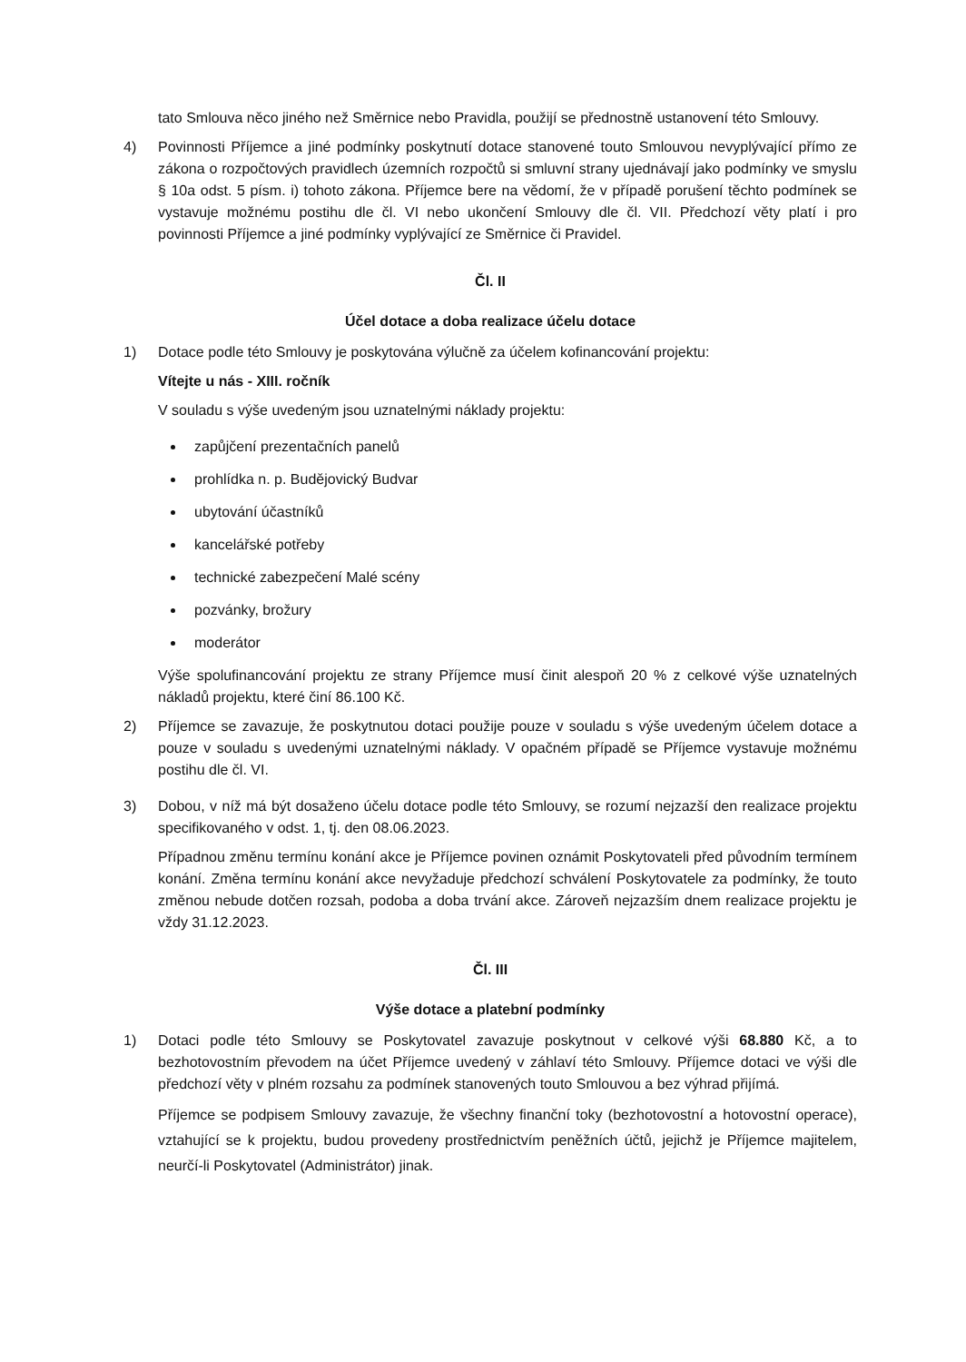tato Smlouva něco jiného než Směrnice nebo Pravidla, použijí se přednostně ustanovení této Smlouvy.
4) Povinnosti Příjemce a jiné podmínky poskytnutí dotace stanovené touto Smlouvou nevyplývající přímo ze zákona o rozpočtových pravidlech územních rozpočtů si smluvní strany ujednávají jako podmínky ve smyslu § 10a odst. 5 písm. i) tohoto zákona. Příjemce bere na vědomí, že v případě porušení těchto podmínek se vystavuje možnému postihu dle čl. VI nebo ukončení Smlouvy dle čl. VII. Předchozí věty platí i pro povinnosti Příjemce a jiné podmínky vyplývající ze Směrnice či Pravidel.
Čl. II
Účel dotace a doba realizace účelu dotace
1) Dotace podle této Smlouvy je poskytována výlučně za účelem kofinancování projektu:
Vítejte u nás - XIII. ročník
V souladu s výše uvedeným jsou uznatelnými náklady projektu:
zapůjčení prezentačních panelů
prohlídka n. p. Budějovický Budvar
ubytování účastníků
kancelářské potřeby
technické zabezpečení Malé scény
pozvánky, brožury
moderátor
Výše spolufinancování projektu ze strany Příjemce musí činit alespoň 20 % z celkové výše uznatelných nákladů projektu, které činí 86.100 Kč.
2) Příjemce se zavazuje, že poskytnutou dotaci použije pouze v souladu s výše uvedeným účelem dotace a pouze v souladu s uvedenými uznatelnými náklady. V opačném případě se Příjemce vystavuje možnému postihu dle čl. VI.
3) Dobou, v níž má být dosaženo účelu dotace podle této Smlouvy, se rozumí nejzazší den realizace projektu specifikovaného v odst. 1, tj. den 08.06.2023.
Případnou změnu termínu konání akce je Příjemce povinen oznámit Poskytovateli před původním termínem konání. Změna termínu konání akce nevyžaduje předchozí schválení Poskytovatele za podmínky, že touto změnou nebude dotčen rozsah, podoba a doba trvání akce. Zároveň nejzazším dnem realizace projektu je vždy 31.12.2023.
Čl. III
Výše dotace a platební podmínky
1) Dotaci podle této Smlouvy se Poskytovatel zavazuje poskytnout v celkové výši 68.880 Kč, a to bezhotovostním převodem na účet Příjemce uvedený v záhlaví této Smlouvy. Příjemce dotaci ve výši dle předchozí věty v plném rozsahu za podmínek stanovených touto Smlouvou a bez výhrad přijímá.
Příjemce se podpisem Smlouvy zavazuje, že všechny finanční toky (bezhotovostní a hotovostní operace), vztahující se k projektu, budou provedeny prostřednictvím peněžních účtů, jejichž je Příjemce majitelem, neurčí-li Poskytovatel (Administrátor) jinak.